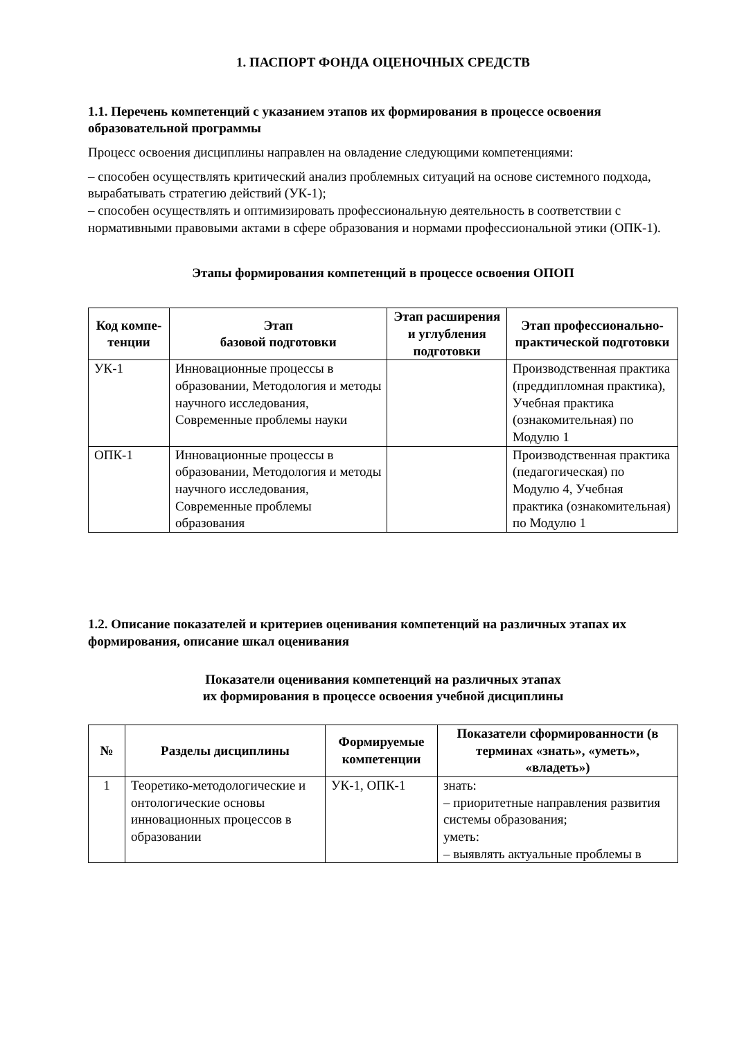1. ПАСПОРТ ФОНДА ОЦЕНОЧНЫХ СРЕДСТВ
1.1. Перечень компетенций с указанием этапов их формирования в процессе освоения образовательной программы
Процесс освоения дисциплины направлен на овладение следующими компетенциями:
– способен осуществлять критический анализ проблемных ситуаций на основе системного подхода, вырабатывать стратегию действий (УК-1);
– способен осуществлять и оптимизировать профессиональную деятельность в соответствии с нормативными правовыми актами в сфере образования и нормами профессиональной этики (ОПК-1).
Этапы формирования компетенций в процессе освоения ОПОП
| Код компе-тенции | Этап базовой подготовки | Этап расширения и углубления подготовки | Этап профессионально-практической подготовки |
| --- | --- | --- | --- |
| УК-1 | Инновационные процессы в образовании, Методология и методы научного исследования, Современные проблемы науки | | Производственная практика (преддипломная практика), Учебная практика (ознакомительная) по Модулю 1 |
| ОПК-1 | Инновационные процессы в образовании, Методология и методы научного исследования, Современные проблемы образования | | Производственная практика (педагогическая) по Модулю 4, Учебная практика (ознакомительная) по Модулю 1 |
1.2. Описание показателей и критериев оценивания компетенций на различных этапах их формирования, описание шкал оценивания
Показатели оценивания компетенций на различных этапах
их формирования в процессе освоения учебной дисциплины
| № | Разделы дисциплины | Формируемые компетенции | Показатели сформированности (в терминах «знать», «уметь», «владеть») |
| --- | --- | --- | --- |
| 1 | Теоретико-методологические и онтологические основы инновационных процессов в образовании | УК-1, ОПК-1 | знать: – приоритетные направления развития системы образования; уметь: – выявлять актуальные проблемы в |